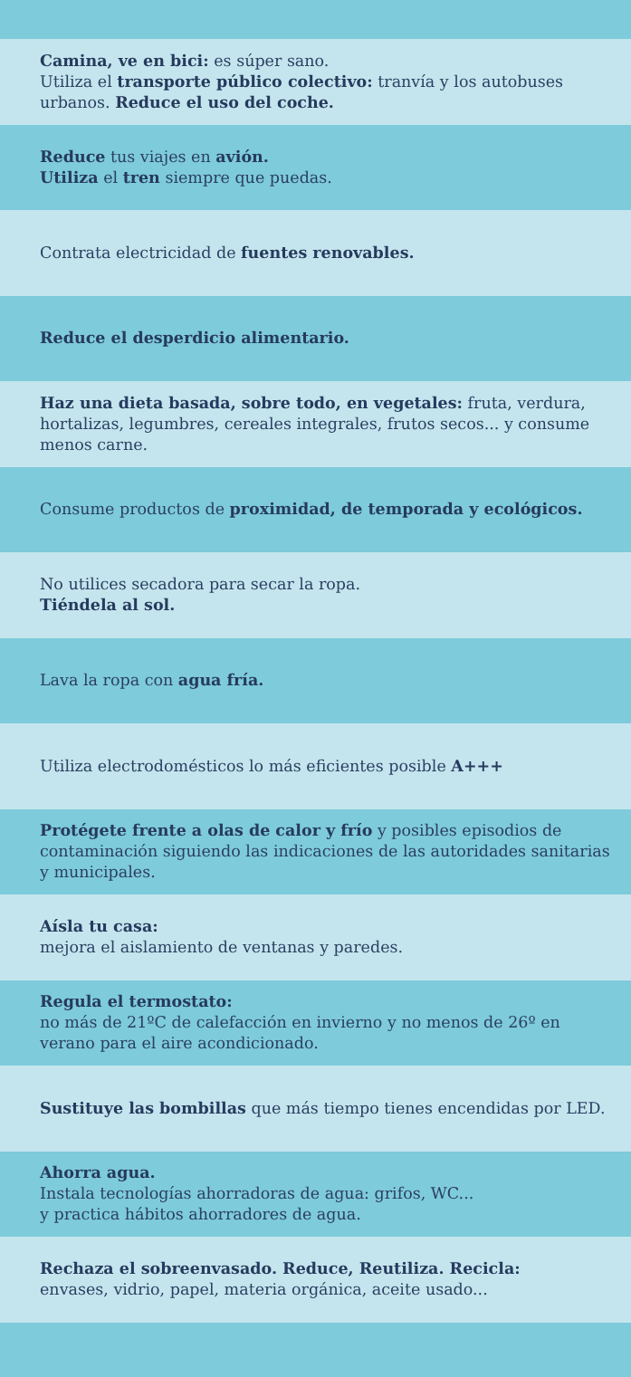Camina, ve en bici: es súper sano.
Utiliza el transporte público colectivo: tranvía y los autobuses urbanos. Reduce el uso del coche.
Reduce tus viajes en avión.
Utiliza el tren siempre que puedas.
Contrata electricidad de fuentes renovables.
Reduce el desperdicio alimentario.
Haz una dieta basada, sobre todo, en vegetales: fruta, verdura, hortalizas, legumbres, cereales integrales, frutos secos... y consume menos carne.
Consume productos de proximidad, de temporada y ecológicos.
No utilices secadora para secar la ropa.
Tiéndela al sol.
Lava la ropa con agua fría.
Utiliza electrodomésticos lo más eficientes posible A+++
Protégete frente a olas de calor y frío y posibles episodios de contaminación siguiendo las indicaciones de las autoridades sanitarias y municipales.
Aísla tu casa:
mejora el aislamiento de ventanas y paredes.
Regula el termostato:
no más de 21ºC de calefacción en invierno y no menos de 26º en verano para el aire acondicionado.
Sustituye las bombillas que más tiempo tienes encendidas por LED.
Ahorra agua.
Instala tecnologías ahorradoras de agua: grifos, WC...
y practica hábitos ahorradores de agua.
Rechaza el sobreenvasado. Reduce, Reutiliza. Recicla:
envases, vidrio, papel, materia orgánica, aceite usado...